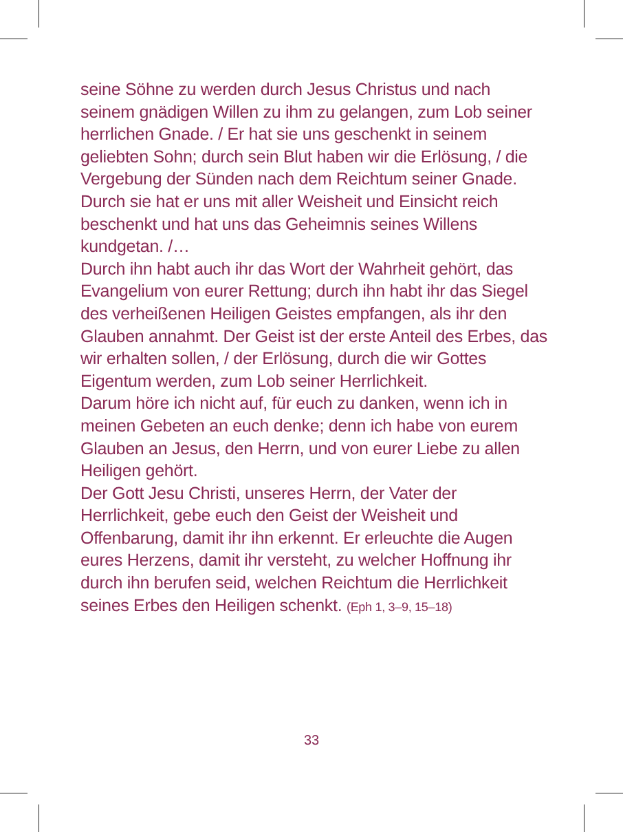seine Söhne zu werden durch Jesus Christus und nach seinem gnädigen Willen zu ihm zu gelangen, zum Lob seiner herrlichen Gnade. / Er hat sie uns geschenkt in seinem geliebten Sohn; durch sein Blut haben wir die Erlösung, / die Vergebung der Sünden nach dem Reichtum seiner Gnade. Durch sie hat er uns mit aller Weisheit und Einsicht reich beschenkt und hat uns das Geheimnis seines Willens kundgetan. /…
Durch ihn habt auch ihr das Wort der Wahrheit gehört, das Evangelium von eurer Rettung; durch ihn habt ihr das Siegel des verheißenen Heiligen Geistes empfangen, als ihr den Glauben annahmt. Der Geist ist der erste Anteil des Erbes, das wir erhalten sollen, / der Erlösung, durch die wir Gottes Eigentum werden, zum Lob seiner Herrlichkeit.
Darum höre ich nicht auf, für euch zu danken, wenn ich in meinen Gebeten an euch denke; denn ich habe von eurem Glauben an Jesus, den Herrn, und von eurer Liebe zu allen Heiligen gehört.
Der Gott Jesu Christi, unseres Herrn, der Vater der Herrlichkeit, gebe euch den Geist der Weisheit und Offenbarung, damit ihr ihn erkennt. Er erleuchte die Augen eures Herzens, damit ihr versteht, zu welcher Hoffnung ihr durch ihn berufen seid, welchen Reichtum die Herrlichkeit seines Erbes den Heiligen schenkt. (Eph 1, 3–9, 15–18)
33